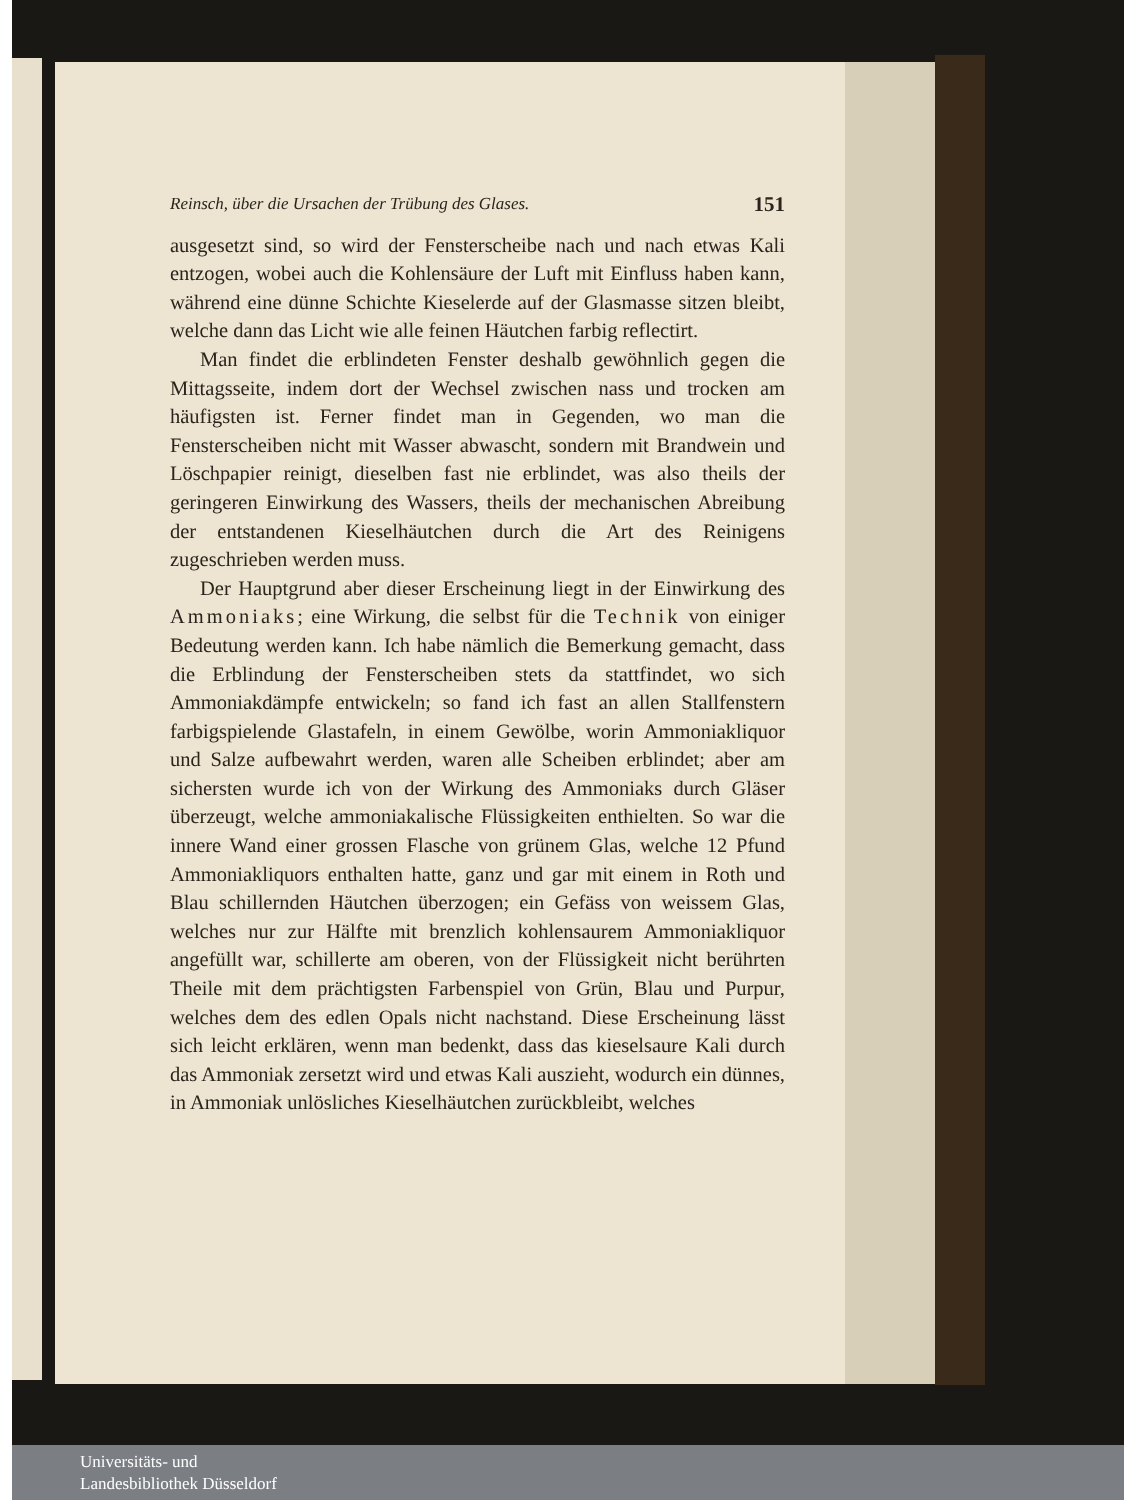Reinsch, über die Ursachen der Trübung des Glases. 151
ausgesetzt sind, so wird der Fensterscheibe nach und nach etwas Kali entzogen, wobei auch die Kohlensäure der Luft mit Einfluss haben kann, während eine dünne Schichte Kieselerde auf der Glasmasse sitzen bleibt, welche dann das Licht wie alle feinen Häutchen farbig reflectirt.
Man findet die erblindeten Fenster deshalb gewöhnlich gegen die Mittagsseite, indem dort der Wechsel zwischen nass und trocken am häufigsten ist. Ferner findet man in Gegenden, wo man die Fensterscheiben nicht mit Wasser abwascht, sondern mit Brandwein und Löschpapier reinigt, dieselben fast nie erblindet, was also theils der geringeren Einwirkung des Wassers, theils der mechanischen Abreibung der entstandenen Kieselhäutchen durch die Art des Reinigens zugeschrieben werden muss.
Der Hauptgrund aber dieser Erscheinung liegt in der Einwirkung des Ammoniaks; eine Wirkung, die selbst für die Technik von einiger Bedeutung werden kann. Ich habe nämlich die Bemerkung gemacht, dass die Erblindung der Fensterscheiben stets da stattfindet, wo sich Ammoniakdämpfe entwickeln; so fand ich fast an allen Stallfenstern farbigspielende Glastafeln, in einem Gewölbe, worin Ammoniakliquor und Salze aufbewahrt werden, waren alle Scheiben erblindet; aber am sichersten wurde ich von der Wirkung des Ammoniaks durch Gläser überzeugt, welche ammoniakalische Flüssigkeiten enthielten. So war die innere Wand einer grossen Flasche von grünem Glas, welche 12 Pfund Ammoniakliquors enthalten hatte, ganz und gar mit einem in Roth und Blau schillernden Häutchen überzogen; ein Gefäss von weissem Glas, welches nur zur Hälfte mit brenzlich kohlensaurem Ammoniakliquor angefüllt war, schillerte am oberen, von der Flüssigkeit nicht berührten Theile mit dem prächtigsten Farbenspiel von Grün, Blau und Purpur, welches dem des edlen Opals nicht nachstand. Diese Erscheinung lässt sich leicht erklären, wenn man bedenkt, dass das kieselsaure Kali durch das Ammoniak zersetzt wird und etwas Kali auszieht, wodurch ein dünnes, in Ammoniak unlösliches Kieselhäutchen zurückbleibt, welches
Universitäts- und
Landesbibliothek Düsseldorf